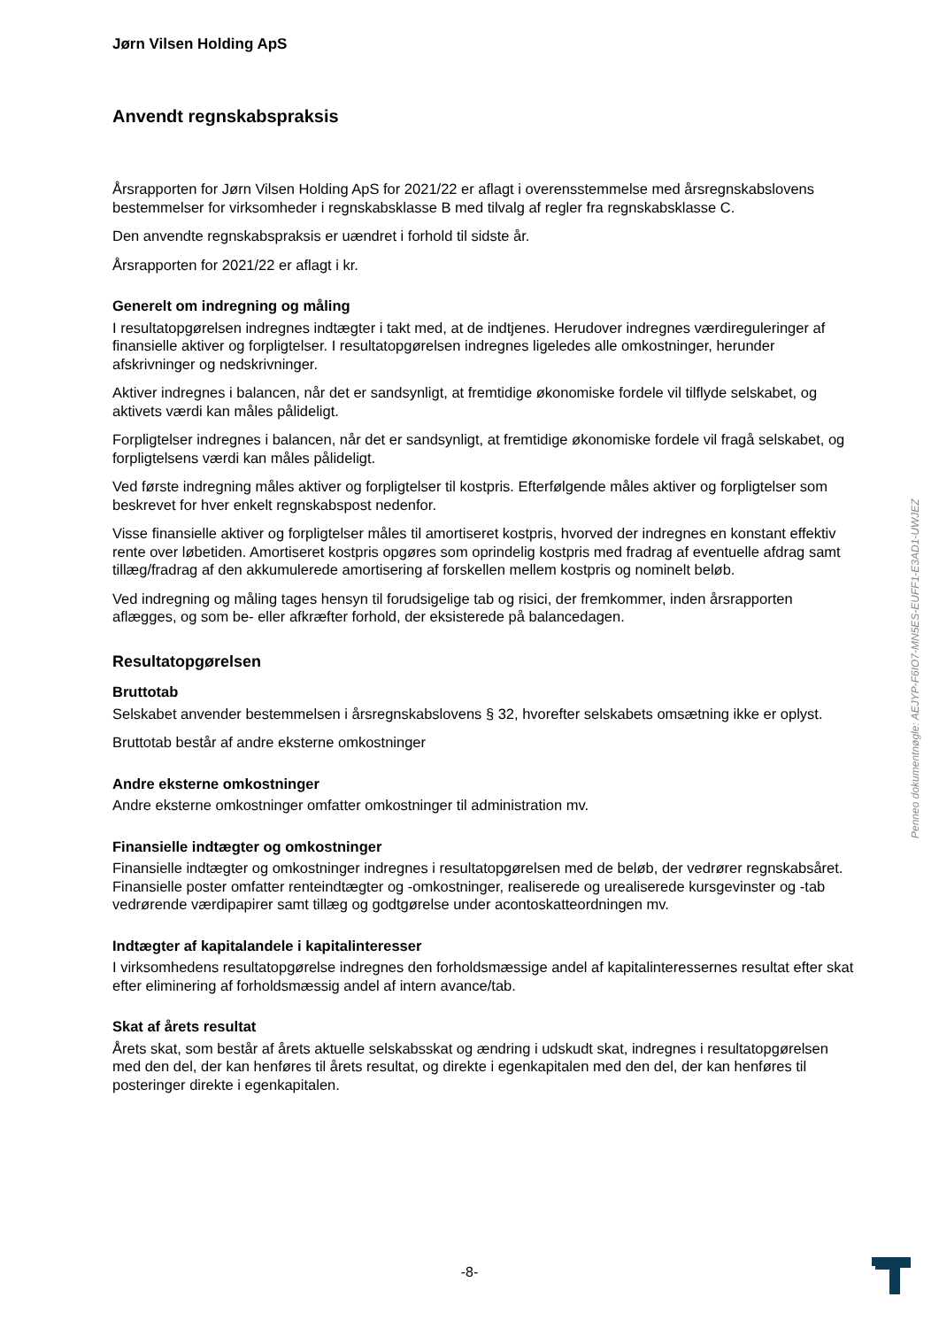Jørn Vilsen Holding ApS
Anvendt regnskabspraksis
Årsrapporten for Jørn Vilsen Holding ApS for 2021/22 er aflagt i overensstemmelse med årsregnskabslovens bestemmelser for virksomheder i regnskabsklasse B med tilvalg af regler fra regnskabsklasse C.
Den anvendte regnskabspraksis er uændret i forhold til sidste år.
Årsrapporten for 2021/22 er aflagt i kr.
Generelt om indregning og måling
I resultatopgørelsen indregnes indtægter i takt med, at de indtjenes. Herudover indregnes værdireguleringer af finansielle aktiver og forpligtelser. I resultatopgørelsen indregnes ligeledes alle omkostninger, herunder afskrivninger og nedskrivninger.
Aktiver indregnes i balancen, når det er sandsynligt, at fremtidige økonomiske fordele vil tilflyde selskabet, og aktivets værdi kan måles pålideligt.
Forpligtelser indregnes i balancen, når det er sandsynligt, at fremtidige økonomiske fordele vil fragå selskabet, og forpligtelsens værdi kan måles pålideligt.
Ved første indregning måles aktiver og forpligtelser til kostpris. Efterfølgende måles aktiver og forpligtelser som beskrevet for hver enkelt regnskabspost nedenfor.
Visse finansielle aktiver og forpligtelser måles til amortiseret kostpris, hvorved der indregnes en konstant effektiv rente over løbetiden. Amortiseret kostpris opgøres som oprindelig kostpris med fradrag af eventuelle afdrag samt tillæg/fradrag af den akkumulerede amortisering af forskellen mellem kostpris og nominelt beløb.
Ved indregning og måling tages hensyn til forudsigelige tab og risici, der fremkommer, inden årsrapporten aflægges, og som be- eller afkræfter forhold, der eksisterede på balancedagen.
Resultatopgørelsen
Bruttotab
Selskabet anvender bestemmelsen i årsregnskabslovens § 32, hvorefter selskabets omsætning ikke er oplyst.
Bruttotab består af andre eksterne omkostninger
Andre eksterne omkostninger
Andre eksterne omkostninger omfatter omkostninger til administration mv.
Finansielle indtægter og omkostninger
Finansielle indtægter og omkostninger indregnes i resultatopgørelsen med de beløb, der vedrører regnskabsåret. Finansielle poster omfatter renteindtægter og -omkostninger, realiserede og urealiserede kursgevinster og -tab vedrørende værdipapirer samt tillæg og godtgørelse under acontoskatteordningen mv.
Indtægter af kapitalandele i kapitalinteresser
I virksomhedens resultatopgørelse indregnes den forholdsmæssige andel af kapitalinteressernes resultat efter skat efter eliminering af forholdsmæssig andel af intern avance/tab.
Skat af årets resultat
Årets skat, som består af årets aktuelle selskabsskat og ændring i udskudt skat, indregnes i resultatopgørelsen med den del, der kan henføres til årets resultat, og direkte i egenkapitalen med den del, der kan henføres til posteringer direkte i egenkapitalen.
Penneo dokumentnøgle: AEJYP-F6IO7-MN5ES-EUFF1-E3AD1-UWJEZ
-8-